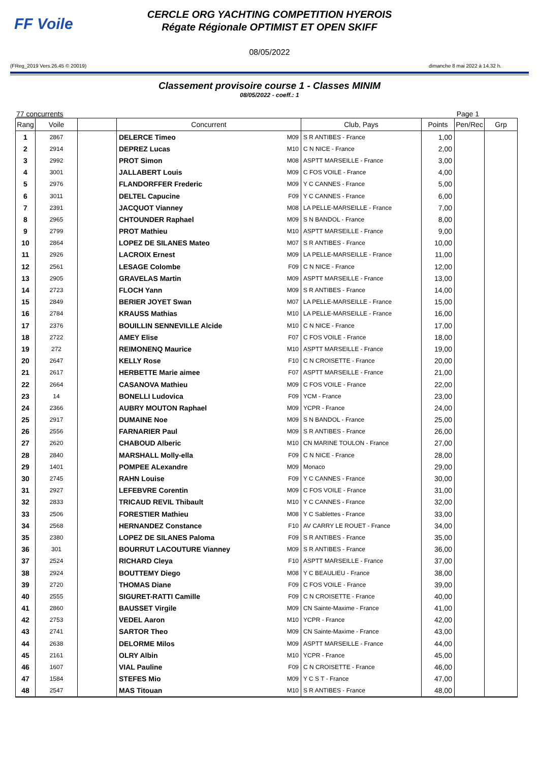FF Voile
CERCLE ORG YACHTING COMPETITION HYEROIS
Régate Régionale OPTIMIST ET OPEN SKIFF
08/05/2022
(FReg_2019 Vers.26.45 © 20019) dimanche 8 mai 2022 à 14.32 h.
Classement provisoire course 1 - Classes MINIM
08/05/2022 - coeff.: 1
77 concurrents Page 1
| Rang | Voile | | Concurrent | | Club, Pays | Points | Pen/Rec | Grp |
| --- | --- | --- | --- | --- | --- | --- | --- | --- |
| 1 | 2867 | | DELERCE Timeo | M09 | S R ANTIBES - France | 1,00 | | |
| 2 | 2914 | | DEPREZ Lucas | M10 | C N NICE - France | 2,00 | | |
| 3 | 2992 | | PROT Simon | M08 | ASPTT MARSEILLE - France | 3,00 | | |
| 4 | 3001 | | JALLABERT Louis | M09 | C FOS VOILE - France | 4,00 | | |
| 5 | 2976 | | FLANDORFFER Frederic | M09 | Y C CANNES - France | 5,00 | | |
| 6 | 3011 | | DELTEL Capucine | F09 | Y C CANNES - France | 6,00 | | |
| 7 | 2391 | | JACQUOT Vianney | M08 | LA PELLE-MARSEILLE - France | 7,00 | | |
| 8 | 2965 | | CHTOUNDER Raphael | M09 | S N BANDOL - France | 8,00 | | |
| 9 | 2799 | | PROT Mathieu | M10 | ASPTT MARSEILLE - France | 9,00 | | |
| 10 | 2864 | | LOPEZ DE SILANES Mateo | M07 | S R ANTIBES - France | 10,00 | | |
| 11 | 2926 | | LACROIX Ernest | M09 | LA PELLE-MARSEILLE - France | 11,00 | | |
| 12 | 2561 | | LESAGE Colombe | F09 | C N NICE - France | 12,00 | | |
| 13 | 2905 | | GRAVELAS Martin | M09 | ASPTT MARSEILLE - France | 13,00 | | |
| 14 | 2723 | | FLOCH Yann | M09 | S R ANTIBES - France | 14,00 | | |
| 15 | 2849 | | BERIER JOYET Swan | M07 | LA PELLE-MARSEILLE - France | 15,00 | | |
| 16 | 2784 | | KRAUSS Mathias | M10 | LA PELLE-MARSEILLE - France | 16,00 | | |
| 17 | 2376 | | BOUILLIN SENNEVILLE Alcide | M10 | C N NICE - France | 17,00 | | |
| 18 | 2722 | | AMEY Elise | F07 | C FOS VOILE - France | 18,00 | | |
| 19 | 272 | | REIMONENQ Maurice | M10 | ASPTT MARSEILLE - France | 19,00 | | |
| 20 | 2647 | | KELLY Rose | F10 | C N CROISETTE - France | 20,00 | | |
| 21 | 2617 | | HERBETTE Marie aimee | F07 | ASPTT MARSEILLE - France | 21,00 | | |
| 22 | 2664 | | CASANOVA Mathieu | M09 | C FOS VOILE - France | 22,00 | | |
| 23 | 14 | | BONELLI Ludovica | F09 | YCM - France | 23,00 | | |
| 24 | 2366 | | AUBRY MOUTON Raphael | M09 | YCPR - France | 24,00 | | |
| 25 | 2917 | | DUMAINE Noe | M09 | S N BANDOL - France | 25,00 | | |
| 26 | 2556 | | FARNARIER Paul | M09 | S R ANTIBES - France | 26,00 | | |
| 27 | 2620 | | CHABOUD Alberic | M10 | CN MARINE TOULON - France | 27,00 | | |
| 28 | 2840 | | MARSHALL Molly-ella | F09 | C N NICE - France | 28,00 | | |
| 29 | 1401 | | POMPEE ALexandre | M09 | Monaco | 29,00 | | |
| 30 | 2745 | | RAHN Louise | F09 | Y C CANNES - France | 30,00 | | |
| 31 | 2927 | | LEFEBVRE Corentin | M09 | C FOS VOILE - France | 31,00 | | |
| 32 | 2833 | | TRICAUD REVIL Thibault | M10 | Y C CANNES - France | 32,00 | | |
| 33 | 2506 | | FORESTIER Mathieu | M08 | Y C Sablettes - France | 33,00 | | |
| 34 | 2568 | | HERNANDEZ Constance | F10 | AV CARRY LE ROUET - France | 34,00 | | |
| 35 | 2380 | | LOPEZ DE SILANES Paloma | F09 | S R ANTIBES - France | 35,00 | | |
| 36 | 301 | | BOURRUT LACOUTURE Vianney | M09 | S R ANTIBES - France | 36,00 | | |
| 37 | 2524 | | RICHARD Cleya | F10 | ASPTT MARSEILLE - France | 37,00 | | |
| 38 | 2924 | | BOUTTEMY Diego | M08 | Y C BEAULIEU - France | 38,00 | | |
| 39 | 2720 | | THOMAS Diane | F09 | C FOS VOILE - France | 39,00 | | |
| 40 | 2555 | | SIGURET-RATTI Camille | F09 | C N CROISETTE - France | 40,00 | | |
| 41 | 2860 | | BAUSSET Virgile | M09 | CN Sainte-Maxime - France | 41,00 | | |
| 42 | 2753 | | VEDEL Aaron | M10 | YCPR - France | 42,00 | | |
| 43 | 2741 | | SARTOR Theo | M09 | CN Sainte-Maxime - France | 43,00 | | |
| 44 | 2638 | | DELORME Milos | M09 | ASPTT MARSEILLE - France | 44,00 | | |
| 45 | 2161 | | OLRY Albin | M10 | YCPR - France | 45,00 | | |
| 46 | 1607 | | VIAL Pauline | F09 | C N CROISETTE - France | 46,00 | | |
| 47 | 1584 | | STEFES Mio | M09 | Y C S T - France | 47,00 | | |
| 48 | 2547 | | MAS Titouan | M10 | S R ANTIBES - France | 48,00 | | |